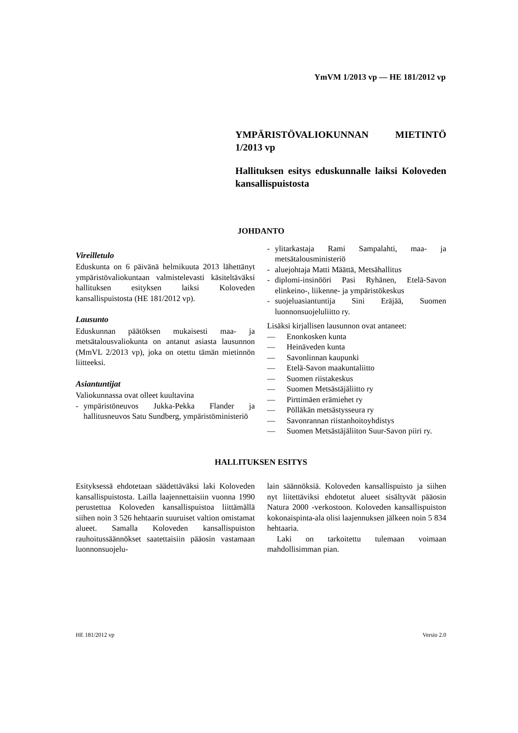YmVM 1/2013 vp — HE 181/2012 vp
YMPÄRISTÖVALIOKUNNAN MIETINTÖ 1/2013 vp
Hallituksen esitys eduskunnalle laiksi Koloveden kansallispuistosta
JOHDANTO
Vireilletulo
Eduskunta on 6 päivänä helmikuuta 2013 lähettänyt ympäristövaliokuntaan valmistelevasti käsiteltäväksi hallituksen esityksen laiksi Koloveden kansallispuistosta (HE 181/2012 vp).
Lausunto
Eduskunnan päätöksen mukaisesti maa- ja metsätalousvaliokunta on antanut asiasta lausunnon (MmVL 2/2013 vp), joka on otettu tämän mietinnön liitteeksi.
Asiantuntijat
Valiokunnassa ovat olleet kuultavina
- ympäristöneuvos Jukka-Pekka Flander ja hallitusneuvos Satu Sundberg, ympäristöministeriö
- ylitarkastaja Rami Sampalahti, maa- ja metsätalousministeriö
- aluejohtaja Matti Määttä, Metsähallitus
- diplomi-insinööri Pasi Ryhänen, Etelä-Savon elinkeino-, liikenne- ja ympäristökeskus
- suojeluasiantuntija Sini Eräjää, Suomen luonnonsuojeluliitto ry.
Lisäksi kirjallisen lausunnon ovat antaneet:
— Enonkosken kunta
— Heinäveden kunta
— Savonlinnan kaupunki
— Etelä-Savon maakuntaliitto
— Suomen riistakeskus
— Suomen Metsästäjäliitto ry
— Pirttimäen erämiehet ry
— Pölläkän metsästysseura ry
— Savonrannan riistanhoitoyhdistys
— Suomen Metsästäjäliiton Suur-Savon piiri ry.
HALLITUKSEN ESITYS
Esityksessä ehdotetaan säädettäväksi laki Koloveden kansallispuistosta. Lailla laajennettaisiin vuonna 1990 perustettua Koloveden kansallispuistoa liittämällä siihen noin 3 526 hehtaarin suuruiset valtion omistamat alueet. Samalla Koloveden kansallispuiston rauhoitussäännökset saatettaisiin pääosin vastamaan luonnonsuojelu-
lain säännöksiä. Koloveden kansallispuisto ja siihen nyt liitettäviksi ehdotetut alueet sisältyvät pääosin Natura 2000 -verkostoon. Koloveden kansallispuiston kokonaispinta-ala olisi laajennuksen jälkeen noin 5 834 hehtaaria.
Laki on tarkoitettu tulemaan voimaan mahdollisimman pian.
HE 181/2012 vp Versio 2.0